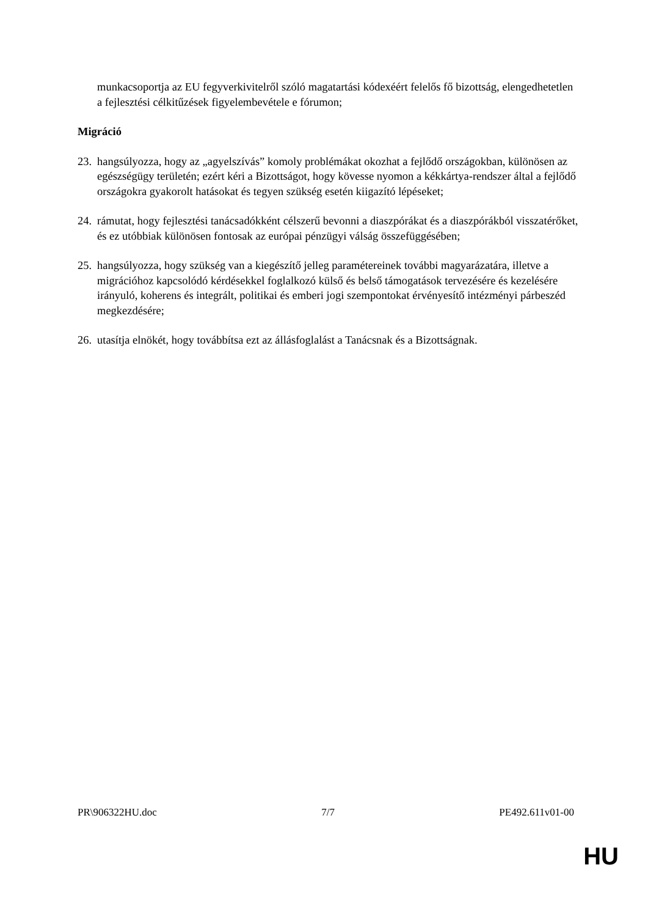munkacsoportja az EU fegyverkivitelről szóló magatartási kódexéért felelős fő bizottság, elengedhetetlen a fejlesztési célkitűzések figyelembevétele e fórumon;
Migráció
23. hangsúlyozza, hogy az „agyelszívás” komoly problémákat okozhat a fejlődő országokban, különösen az egészségügy területén; ezért kéri a Bizottságot, hogy kövesse nyomon a kékkártya-rendszer által a fejlődő országokra gyakorolt hatásokat és tegyen szükség esetén kiigazító lépéseket;
24. rámutat, hogy fejlesztési tanácsadókként célszerű bevonni a diaszpórákat és a diaszpórákból visszatérőket, és ez utóbbiak különösen fontosak az európai pénzügyi válság összefüggésében;
25. hangsúlyozza, hogy szükség van a kiegészítő jelleg paramétereinek további magyarázatára, illetve a migrációhoz kapcsolódó kérdésekkel foglalkozó külső és belső támogatások tervezésére és kezelésére irányuló, koherens és integrált, politikai és emberi jogi szempontokat érvényesítő intézményi párbeszéd megkezdésére;
26. utasítja elnökét, hogy továbbítsa ezt az állásfoglalást a Tanácsnak és a Bizottságnak.
PR\906322HU.doc 7/7 PE492.611v01-00
HU